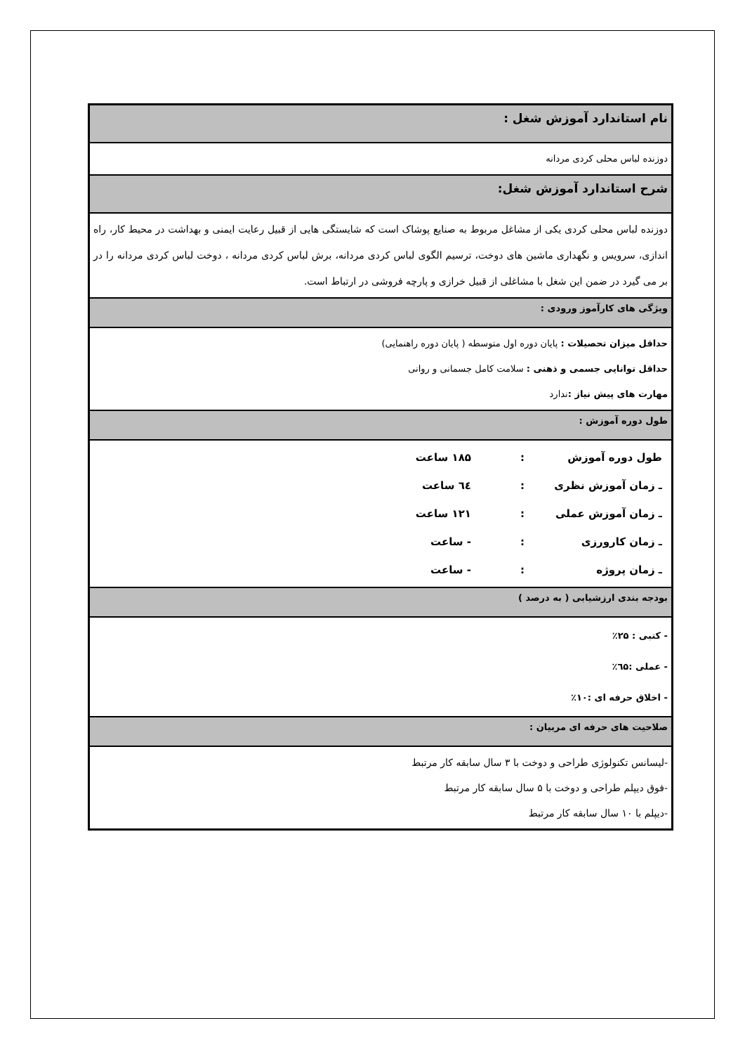نام استاندارد آموزش شغل :
دوزنده لباس محلی کردی مردانه
شرح استاندارد آموزش شغل:
دوزنده لباس محلی کردی یکی از مشاغل مربوط به صنایع پوشاک است که شایستگی هایی از قبیل رعایت ایمنی و بهداشت در محیط کار، راه اندازی، سرویس و نگهداری ماشین های دوخت، ترسیم الگوی لباس کردی مردانه، برش لباس کردی مردانه ، دوخت لباس کردی مردانه را در بر می گیرد در ضمن این شغل با مشاغلی از قبیل خرازی و پارچه فروشی در ارتباط است.
ویژگی های کارآموز ورودی :
حداقل میزان تحصیلات : پایان دوره اول متوسطه ( پایان دوره راهنمایی)
حداقل توانایی جسمی و ذهنی : سلامت کامل جسمانی و روانی
مهارت های پیش نیاز : ندارد
طول دوره آموزش :
| طول دوره آموزش | : | ۱۸۵ ساعت |
| ـ زمان آموزش نظری | : | ٦٤ ساعت |
| ـ زمان آموزش عملی | : | ۱۲۱ ساعت |
| ـ زمان کارورزی | : | - ساعت |
| ـ زمان پروژه | : | - ساعت |
بودجه بندی ارزشیابی ( به درصد )
- کتبی : ۲۵٪
- عملی :٦۵٪
- اخلاق حرفه ای :۱۰٪
صلاحیت های حرفه ای مربیان :
-لیسانس تکنولوژی طراحی و دوخت با ۳ سال سابقه کار مرتبط
-فوق دیپلم طراحی و دوخت با ۵ سال سابقه کار مرتبط
-دیپلم با ۱۰ سال سابقه کار مرتبط